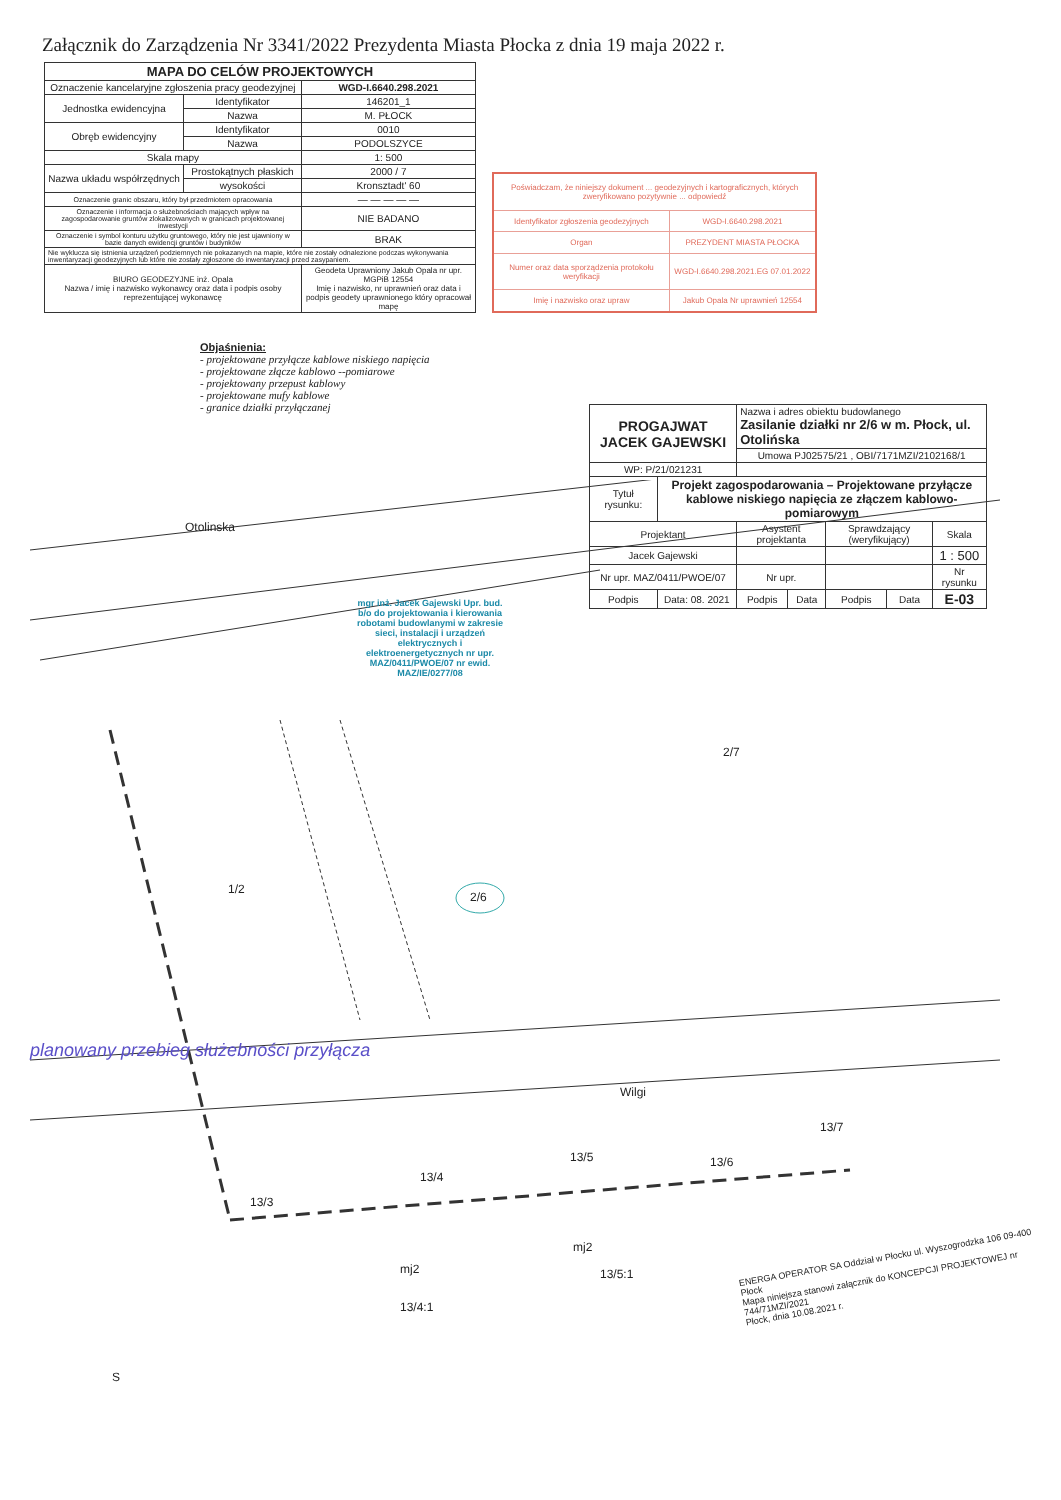Załącznik do Zarządzenia Nr 3341/2022 Prezydenta Miasta Płocka z dnia 19 maja 2022 r.
| MAPA DO CELÓW PROJEKTOWYCH | | |
| --- | --- | --- |
| Oznaczenie kancelaryjne zgłoszenia pracy geodezyjnej | | WGD-I.6640.298.2021 |
| Jednostka ewidencyjna | Identyfikator | 146201_1 |
| | Nazwa | M. PŁOCK |
| Obręb ewidencyjny | Identyfikator | 0010 |
| | Nazwa | PODOLSZYCE |
| Skala mapy | | 1: 500 |
| Nazwa układu współrzędnych | Prostokątnych płaskich | 2000 / 7 |
| | wysokości | Kronsztadt' 60 |
| Oznaczenie granic obszaru, który był przedmiotem opracowania | | — — — — — |
| Oznaczenie i informacja o służebnościach mających wpływ na zagospodarowanie gruntów zlokalizowanych w granicach projektowanej inwestycji | | NIE BADANO |
| Oznaczenie i symbol konturu użytku gruntowego, który nie jest ujawniony w bazie danych ewidencji gruntów i budynków | | BRAK |
| Nie wyklucza się istnienia urządzeń podziemnych nie pokazanych na mapie, które nie zostały odnalezione podczas wykonywania inwentaryzacji geodezyjnych lub które nie zostały zgłoszone do inwentaryzacji przed zasypaniem. | | |
| BIURO GEODEZYJNE inż. Opala Nazwa / imię i nazwisko wykonawcy oraz data i podpis osoby reprezentującej wykonawcę | | Geodeta Uprawniony Jakub Opala nr upr. MGPiB 12554 Imię i nazwisko, nr uprawnień oraz data i podpis geodety uprawnionego który opracował mapę |
| Poświadczam, że niniejszy dokument ... geodezyjnych i kartograficznych, których zweryfikowano pozytywnie ... odpowiedź | |
| Identyfikator zgłoszenia geodezyjnych | WGD-I.6640.298.2021 |
| Organ | PREZYDENT MIASTA PŁOCKA |
| Numer oraz data sporządzenia protokołu weryfikacji | WGD-I.6640.298.2021.EG 07.01.2022 |
| Imię i nazwisko oraz upraw | Jakub Opala Nr uprawnień 12554 |
Objaśnienia:
- projektowane przyłącze kablowe niskiego napięcia
- projektowane złącze kablowo --pomiarowe
- projektowany przepust kablowy
- projektowane mufy kablowe
- granice działki przyłączanej
| PROGAJWAT JACEK GAJEWSKI | | Nazwa i adres obiektu budowlanego Zasilanie działki nr 2/6 w m. Płock, ul. Otolińska | | | | |
| | | Umowa PJ02575/21 , OBI/7171MZI/2102168/1 | | | | |
| WP: P/21/021231 | | | | | | |
| Tytuł rysunku: | Projekt zagospodarowania – Projektowane przyłącze kablowe niskiego napięcia ze złączem kablowo-pomiarowym | | | | | |
| Projektant | | Asystent projektanta | | Sprawdzający (weryfikujący) | | Skala |
| Jacek Gajewski | | | | | | 1 : 500 |
| Nr upr. MAZ/0411/PWOE/07 | | Nr upr. | | | | Nr rysunku |
| Podpis | Data: 08. 2021 | Podpis | Data | Podpis | Data | E-03 |
Otolinska
1/2
2/6
2/7
Wilgi
13/3
13/4
13/5 13/6
13/7
mj2
mj2
13/4:1
13/5:1
S
planowany przebieg służebności przyłącza
mgr inż. Jacek Gajewski Upr. bud. b/o do projektowania i kierowania robotami budowlanymi w zakresie sieci, instalacji i urządzeń elektrycznych i elektroenergetycznych nr upr. MAZ/0411/PWOE/07 nr ewid. MAZ/IE/0277/08
ENERGA OPERATOR SA Oddział w Płocku ul. Wyszogrodzka 106 09-400 Płock
Mapa niniejsza stanowi załącznik do KONCEPCJI PROJEKTOWEJ nr 744/71MZI/2021
Płock, dnia 10.08.2021 r.